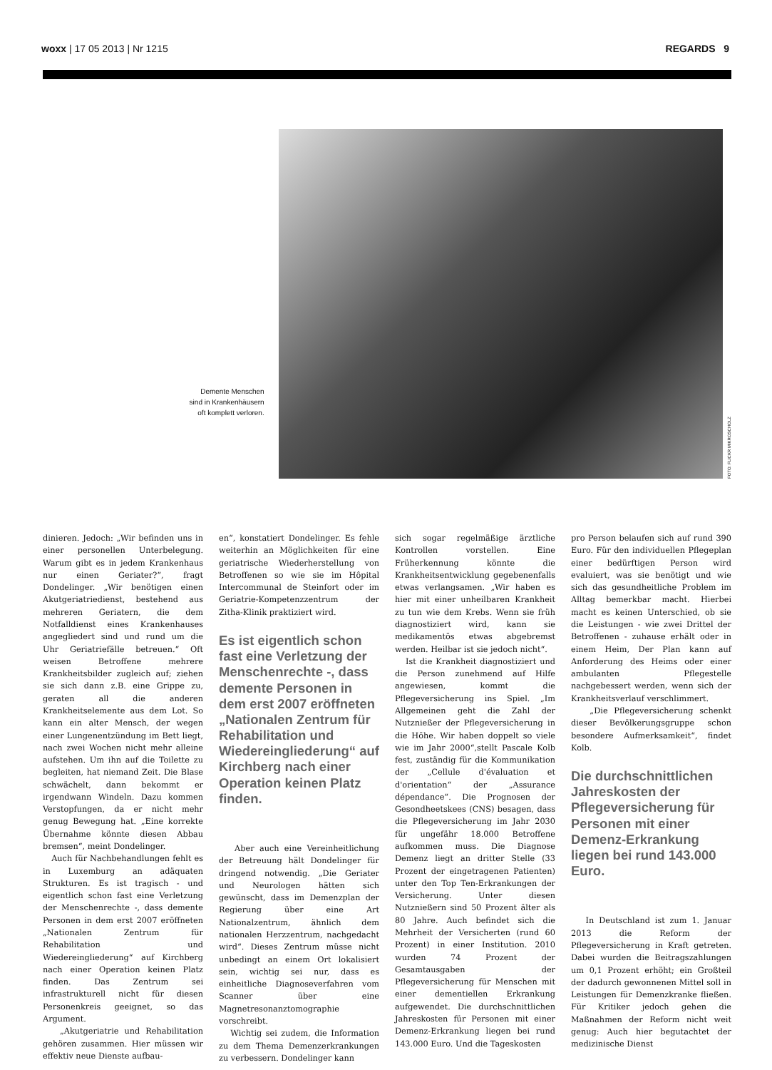woxx | 17 05 2013 | Nr 1215 REGARDS 9
Demente Menschen
sind in Krankenhäusern
oft komplett verloren.
FOTO: FLICKR MIKROSCHOLZ
dinieren. Jedoch: „Wir befinden uns in einer personellen Unterbelegung. Warum gibt es in jedem Krankenhaus nur einen Geriater?“, fragt Dondelinger. „Wir benötigen einen Akutgeriatriedienst, bestehend aus mehreren Geriatern, die dem Notfalldienst eines Krankenhauses angegliedert sind und rund um die Uhr Geriatriefälle betreuen.“ Oft weisen Betroffene mehrere Krankheitsbilder zugleich auf; ziehen sie sich dann z.B. eine Grippe zu, geraten all die anderen Krankheitselemente aus dem Lot. So kann ein alter Mensch, der wegen einer Lungenentzündung im Bett liegt, nach zwei Wochen nicht mehr alleine aufstehen. Um ihn auf die Toilette zu begleiten, hat niemand Zeit. Die Blase schwächelt, dann bekommt er irgendwann Windeln. Dazu kommen Verstopfungen, da er nicht mehr genug Bewegung hat. „Eine korrekte Übernahme könnte diesen Abbau bremsen“, meint Dondelinger.
Auch für Nachbehandlungen fehlt es in Luxemburg an adäquaten Strukturen. Es ist tragisch - und eigentlich schon fast eine Verletzung der Menschenrechte -, dass demente Personen in dem erst 2007 eröffneten „Nationalen Zentrum für Rehabilitation und Wiedereingliederung“ auf Kirchberg nach einer Operation keinen Platz finden. Das Zentrum sei infrastrukturell nicht für diesen Personenkreis geeignet, so das Argument.
„Akutgeriatrie und Rehabilitation gehören zusammen. Hier müssen wir effektiv neue Dienste aufbau-
en“, konstatiert Dondelinger. Es fehle weiterhin an Möglichkeiten für eine geriatrische Wiederherstellung von Betroffenen so wie sie im Hôpital Intercommunal de Steinfort oder im Geriatrie-Kompetenzzentrum der Zitha-Klinik praktiziert wird.
Es ist eigentlich schon fast eine Verletzung der Menschenrechte -, dass demente Personen in dem erst 2007 eröffneten „Nationalen Zentrum für Rehabilitation und Wiedereingliederung“ auf Kirchberg nach einer Operation keinen Platz finden.
Aber auch eine Vereinheitlichung der Betreuung hält Dondelinger für dringend notwendig. „Die Geriater und Neurologen hätten sich gewünscht, dass im Demenzplan der Regierung über eine Art Nationalzentrum, ähnlich dem nationalen Herzzentrum, nachgedacht wird“. Dieses Zentrum müsse nicht unbedingt an einem Ort lokalisiert sein, wichtig sei nur, dass es einheitliche Diagnoseverfahren vom Scanner über eine Magnetresonanztomographie vorschreibt.
Wichtig sei zudem, die Information zu dem Thema Demenzerkrankungen zu verbessern. Dondelinger kann
sich sogar regelmäßige ärztliche Kontrollen vorstellen. Eine Früherkennung könnte die Krankheitsentwicklung gegebenenfalls etwas verlangsamen. „Wir haben es hier mit einer unheilbaren Krankheit zu tun wie dem Krebs. Wenn sie früh diagnostiziert wird, kann sie medikamentös etwas abgebremst werden. Heilbar ist sie jedoch nicht“.
Ist die Krankheit diagnostiziert und die Person zunehmend auf Hilfe angewiesen, kommt die Pflegeversicherung ins Spiel. „Im Allgemeinen geht die Zahl der Nutznießer der Pflegeversicherung in die Höhe. Wir haben doppelt so viele wie im Jahr 2000“,stellt Pascale Kolb fest, zuständig für die Kommunikation der „Cellule d'évaluation et d'orientation“ der „Assurance dépendance“. Die Prognosen der Gesondheetskees (CNS) besagen, dass die Pflegeversicherung im Jahr 2030 für ungefähr 18.000 Betroffene aufkommen muss. Die Diagnose Demenz liegt an dritter Stelle (33 Prozent der eingetragenen Patienten) unter den Top Ten-Erkrankungen der Versicherung. Unter diesen Nutznießern sind 50 Prozent älter als 80 Jahre. Auch befindet sich die Mehrheit der Versicherten (rund 60 Prozent) in einer Institution. 2010 wurden 74 Prozent der Gesamtausgaben der Pflegeversicherung für Menschen mit einer dementiellen Erkrankung aufgewendet. Die durchschnittlichen Jahreskosten für Personen mit einer Demenz-Erkrankung liegen bei rund 143.000 Euro. Und die Tageskosten
pro Person belaufen sich auf rund 390 Euro. Für den individuellen Pflegeplan einer bedürftigen Person wird evaluiert, was sie benötigt und wie sich das gesundheitliche Problem im Alltag bemerkbar macht. Hierbei macht es keinen Unterschied, ob sie die Leistungen - wie zwei Drittel der Betroffenen - zuhause erhält oder in einem Heim, Der Plan kann auf Anforderung des Heims oder einer ambulanten Pflegestelle nachgebessert werden, wenn sich der Krankheitsverlauf verschlimmert.
„Die Pflegeversicherung schenkt dieser Bevölkerungsgruppe schon besondere Aufmerksamkeit“, findet Kolb.
Die durchschnittlichen Jahreskosten der Pflegeversicherung für Personen mit einer Demenz-Erkrankung liegen bei rund 143.000 Euro.
In Deutschland ist zum 1. Januar 2013 die Reform der Pflegeversicherung in Kraft getreten. Dabei wurden die Beitragszahlungen um 0,1 Prozent erhöht; ein Großteil der dadurch gewonnenen Mittel soll in Leistungen für Demenzkranke fließen. Für Kritiker jedoch gehen die Maßnahmen der Reform nicht weit genug: Auch hier begutachtet der medizinische Dienst